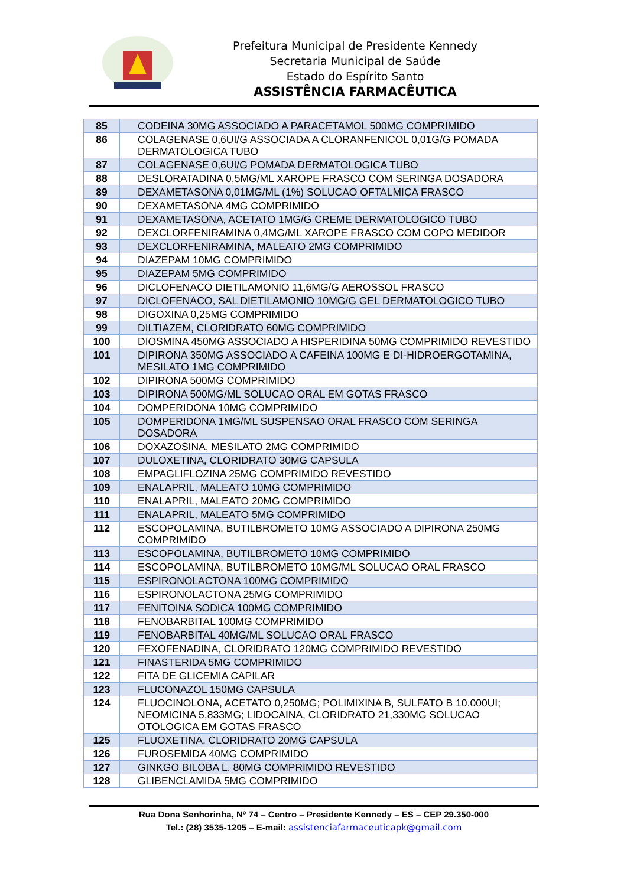Prefeitura Municipal de Presidente Kennedy
Secretaria Municipal de Saúde
Estado do Espírito Santo
ASSISTÊNCIA FARMACÊUTICA
| 85 | CODEINA 30MG ASSOCIADO A PARACETAMOL 500MG COMPRIMIDO |
| 86 | COLAGENASE 0,6UI/G ASSOCIADA A CLORANFENICOL 0,01G/G POMADA DERMATOLOGICA TUBO |
| 87 | COLAGENASE 0,6UI/G POMADA DERMATOLOGICA TUBO |
| 88 | DESLORATADINA 0,5MG/ML XAROPE FRASCO COM SERINGA DOSADORA |
| 89 | DEXAMETASONA 0,01MG/ML (1%) SOLUCAO OFTALMICA FRASCO |
| 90 | DEXAMETASONA 4MG COMPRIMIDO |
| 91 | DEXAMETASONA, ACETATO 1MG/G CREME DERMATOLOGICO TUBO |
| 92 | DEXCLORFENIRAMINA 0,4MG/ML XAROPE FRASCO COM COPO MEDIDOR |
| 93 | DEXCLORFENIRAMINA, MALEATO 2MG COMPRIMIDO |
| 94 | DIAZEPAM 10MG COMPRIMIDO |
| 95 | DIAZEPAM 5MG COMPRIMIDO |
| 96 | DICLOFENACO DIETILAMONIO 11,6MG/G AEROSSOL FRASCO |
| 97 | DICLOFENACO, SAL DIETILAMONIO 10MG/G GEL DERMATOLOGICO TUBO |
| 98 | DIGOXINA 0,25MG COMPRIMIDO |
| 99 | DILTIAZEM, CLORIDRATO 60MG COMPRIMIDO |
| 100 | DIOSMINA 450MG ASSOCIADO A HISPERIDINA 50MG COMPRIMIDO REVESTIDO |
| 101 | DIPIRONA 350MG ASSOCIADO A CAFEINA 100MG E DI-HIDROERGOTAMINA, MESILATO 1MG COMPRIMIDO |
| 102 | DIPIRONA 500MG COMPRIMIDO |
| 103 | DIPIRONA 500MG/ML SOLUCAO ORAL EM GOTAS FRASCO |
| 104 | DOMPERIDONA 10MG COMPRIMIDO |
| 105 | DOMPERIDONA 1MG/ML SUSPENSAO ORAL FRASCO COM SERINGA DOSADORA |
| 106 | DOXAZOSINA, MESILATO 2MG COMPRIMIDO |
| 107 | DULOXETINA, CLORIDRATO 30MG CAPSULA |
| 108 | EMPAGLIFLOZINA 25MG COMPRIMIDO REVESTIDO |
| 109 | ENALAPRIL, MALEATO 10MG COMPRIMIDO |
| 110 | ENALAPRIL, MALEATO 20MG COMPRIMIDO |
| 111 | ENALAPRIL, MALEATO 5MG COMPRIMIDO |
| 112 | ESCOPOLAMINA, BUTILBROMETO 10MG ASSOCIADO A DIPIRONA 250MG COMPRIMIDO |
| 113 | ESCOPOLAMINA, BUTILBROMETO 10MG COMPRIMIDO |
| 114 | ESCOPOLAMINA, BUTILBROMETO 10MG/ML SOLUCAO ORAL FRASCO |
| 115 | ESPIRONOLACTONA 100MG COMPRIMIDO |
| 116 | ESPIRONOLACTONA 25MG COMPRIMIDO |
| 117 | FENITOINA SODICA 100MG COMPRIMIDO |
| 118 | FENOBARBITAL 100MG COMPRIMIDO |
| 119 | FENOBARBITAL 40MG/ML SOLUCAO ORAL FRASCO |
| 120 | FEXOFENADINA, CLORIDRATO 120MG COMPRIMIDO REVESTIDO |
| 121 | FINASTERIDA 5MG COMPRIMIDO |
| 122 | FITA DE GLICEMIA CAPILAR |
| 123 | FLUCONAZOL 150MG CAPSULA |
| 124 | FLUOCINOLONA, ACETATO 0,250MG; POLIMIXINA B, SULFATO B 10.000UI; NEOMICINA 5,833MG; LIDOCAINA, CLORIDRATO 21,330MG SOLUCAO OTOLOGICA EM GOTAS FRASCO |
| 125 | FLUOXETINA, CLORIDRATO 20MG CAPSULA |
| 126 | FUROSEMIDA 40MG COMPRIMIDO |
| 127 | GINKGO BILOBA L. 80MG COMPRIMIDO REVESTIDO |
| 128 | GLIBENCLAMIDA 5MG COMPRIMIDO |
Rua Dona Senhorinha, Nº 74 – Centro – Presidente Kennedy – ES – CEP 29.350-000
Tel.: (28) 3535-1205 – E-mail: assistenciafarmaceuticapk@gmail.com